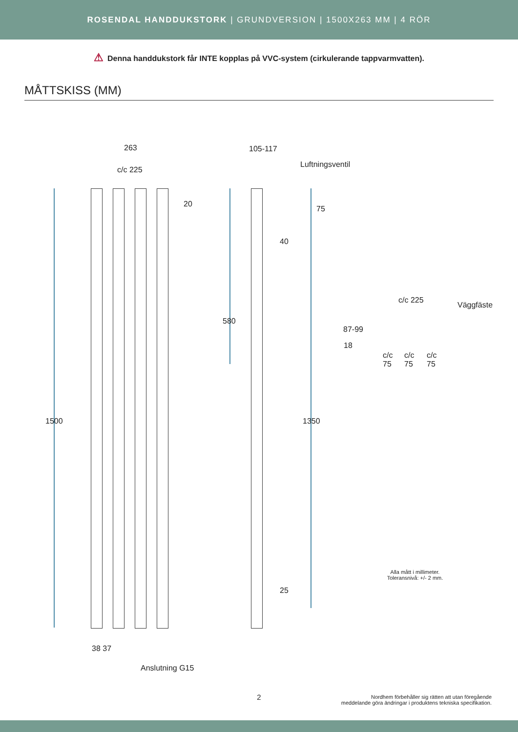ROSENDAL HANDDUKSTORK | GRUNDVERSION | 1500X263 MM | 4 RÖR
⚠ Denna handdukstork får INTE kopplas på VVC-system (cirkulerande tappvarmvatten).
MÅTTSKISS (MM)
263
c/c 225
20
1500
38 37
Anslutning G15
105-117
Luftningsventil
75
40
580
1350
25
c/c 225
Väggfäste
87-99
18
c/c
75
c/c
75
c/c
75
Alla mått i millimeter.
Toleransnivå: +/- 2 mm.
2
Nordhem förbehåller sig rätten att utan föregående
meddelande göra ändringar i produktens tekniska specifikation.